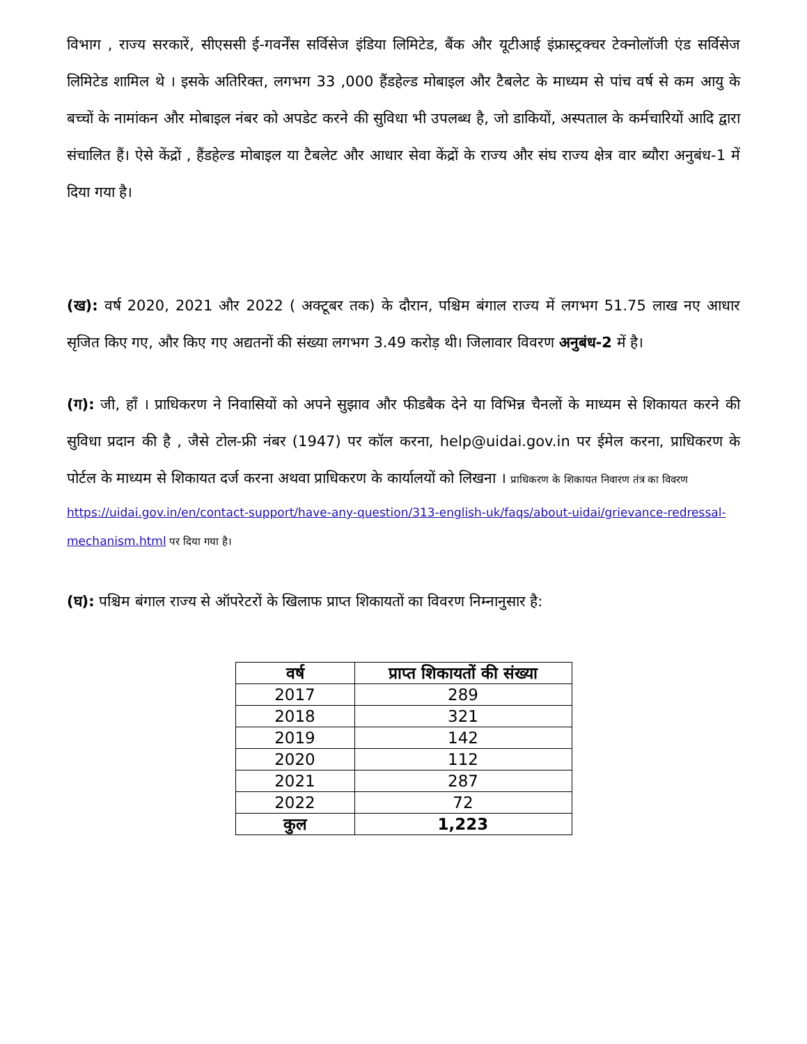विभाग , राज्य सरकारें, सीएससी ई-गवर्नेंस सर्विसेज इंडिया लिमिटेड, बैंक और यूटीआई इंफ्रास्ट्रक्चर टेक्नोलॉजी एंड सर्विसेज लिमिटेड शामिल थे । इसके अतिरिक्त, लगभग 33 ,000 हैंडहेल्ड मोबाइल और टैबलेट के माध्यम से पांच वर्ष से कम आयु के बच्चों के नामांकन और मोबाइल नंबर को अपडेट करने की सुविधा भी उपलब्ध है, जो डाकियों, अस्पताल के कर्मचारियों आदि द्वारा संचालित हैं। ऐसे केंद्रों , हैंडहेल्ड मोबाइल या टैबलेट और आधार सेवा केंद्रों के राज्य और संघ राज्य क्षेत्र वार ब्यौरा अनुबंध-1 में दिया गया है।
(ख): वर्ष 2020, 2021 और 2022 ( अक्टूबर तक) के दौरान, पश्चिम बंगाल राज्य में लगभग 51.75 लाख नए आधार सृजित किए गए, और किए गए अद्यतनों की संख्या लगभग 3.49 करोड़ थी। जिलावार विवरण अनुबंध-2 में है।
(ग): जी, हाँ । प्राधिकरण ने निवासियों को अपने सुझाव और फीडबैक देने या विभिन्न चैनलों के माध्यम से शिकायत करने की सुविधा प्रदान की है , जैसे टोल-फ्री नंबर (1947) पर कॉल करना, help@uidai.gov.in पर ईमेल करना, प्राधिकरण के पोर्टल के माध्यम से शिकायत दर्ज करना अथवा प्राधिकरण के कार्यालयों को लिखना । प्राधिकरण के शिकायत निवारण तंत्र का विवरण
https://uidai.gov.in/en/contact-support/have-any-question/313-english-uk/faqs/about-uidai/grievance-redressal-mechanism.html पर दिया गया है।
(घ): पश्चिम बंगाल राज्य से ऑपरेटरों के खिलाफ प्राप्त शिकायतों का विवरण निम्नानुसार है:
| वर्ष | प्राप्त शिकायतों की संख्या |
| --- | --- |
| 2017 | 289 |
| 2018 | 321 |
| 2019 | 142 |
| 2020 | 112 |
| 2021 | 287 |
| 2022 | 72 |
| कुल | 1,223 |